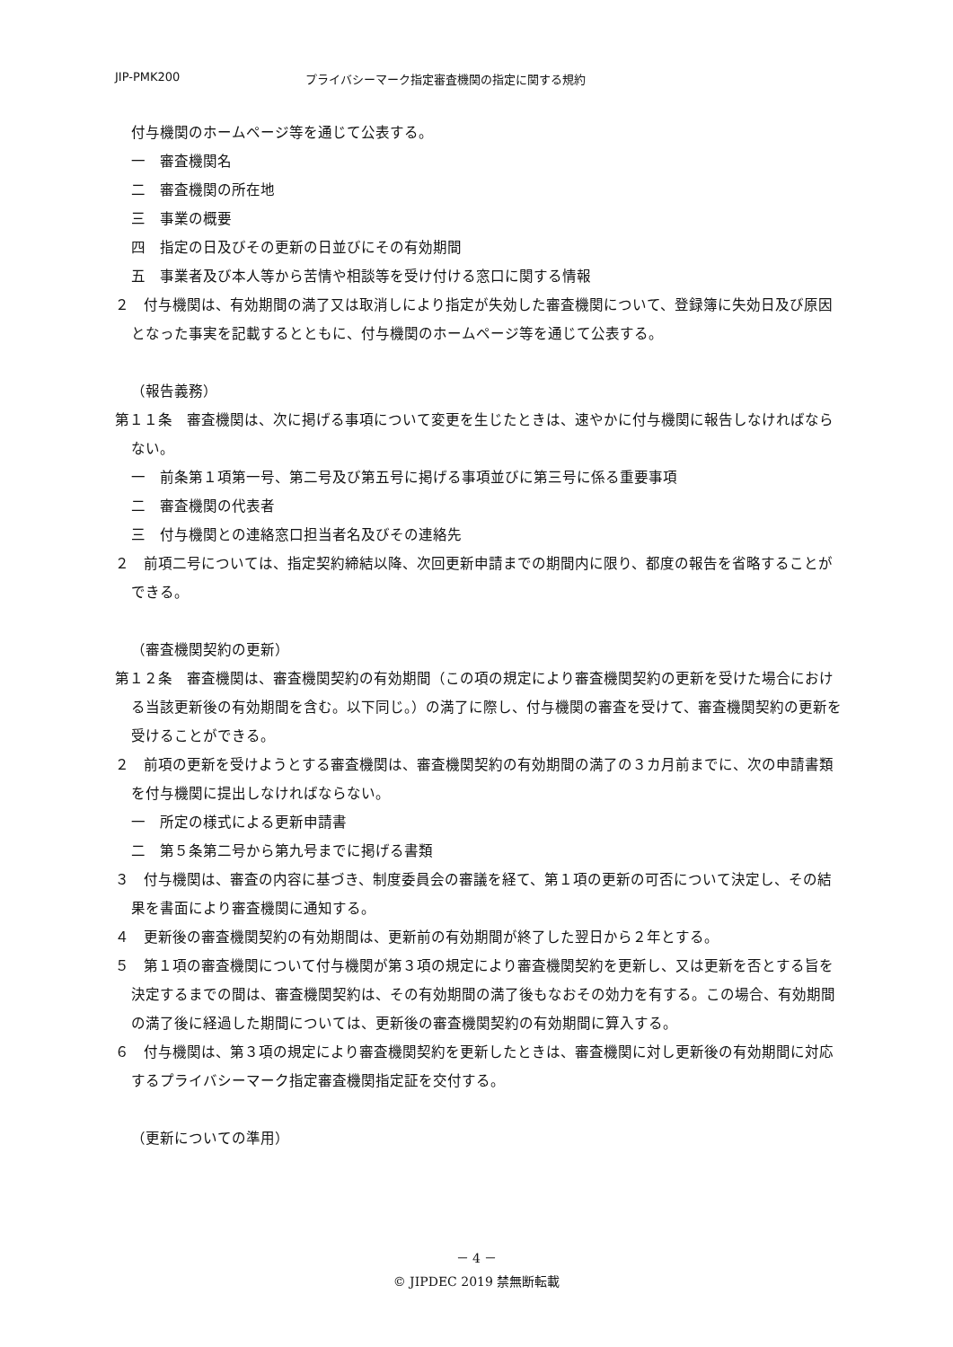JIP-PMK200 プライバシーマーク指定審査機関の指定に関する規約
付与機関のホームページ等を通じて公表する。
一　審査機関名
二　審査機関の所在地
三　事業の概要
四　指定の日及びその更新の日並びにその有効期間
五　事業者及び本人等から苦情や相談等を受け付ける窓口に関する情報
２　付与機関は、有効期間の満了又は取消しにより指定が失効した審査機関について、登録簿に失効日及び原因となった事実を記載するとともに、付与機関のホームページ等を通じて公表する。
（報告義務）
第１１条　審査機関は、次に掲げる事項について変更を生じたときは、速やかに付与機関に報告しなければならない。
一　前条第１項第一号、第二号及び第五号に掲げる事項並びに第三号に係る重要事項
二　審査機関の代表者
三　付与機関との連絡窓口担当者名及びその連絡先
２　前項二号については、指定契約締結以降、次回更新申請までの期間内に限り、都度の報告を省略することができる。
（審査機関契約の更新）
第１２条　審査機関は、審査機関契約の有効期間（この項の規定により審査機関契約の更新を受けた場合における当該更新後の有効期間を含む。以下同じ。）の満了に際し、付与機関の審査を受けて、審査機関契約の更新を受けることができる。
２　前項の更新を受けようとする審査機関は、審査機関契約の有効期間の満了の３カ月前までに、次の申請書類を付与機関に提出しなければならない。
一　所定の様式による更新申請書
二　第５条第二号から第九号までに掲げる書類
３　付与機関は、審査の内容に基づき、制度委員会の審議を経て、第１項の更新の可否について決定し、その結果を書面により審査機関に通知する。
４　更新後の審査機関契約の有効期間は、更新前の有効期間が終了した翌日から２年とする。
５　第１項の審査機関について付与機関が第３項の規定により審査機関契約を更新し、又は更新を否とする旨を決定するまでの間は、審査機関契約は、その有効期間の満了後もなおその効力を有する。この場合、有効期間の満了後に経過した期間については、更新後の審査機関契約の有効期間に算入する。
６　付与機関は、第３項の規定により審査機関契約を更新したときは、審査機関に対し更新後の有効期間に対応するプライバシーマーク指定審査機関指定証を交付する。
（更新についての準用）
－ 4 －
© JIPDEC 2019 禁無断転載